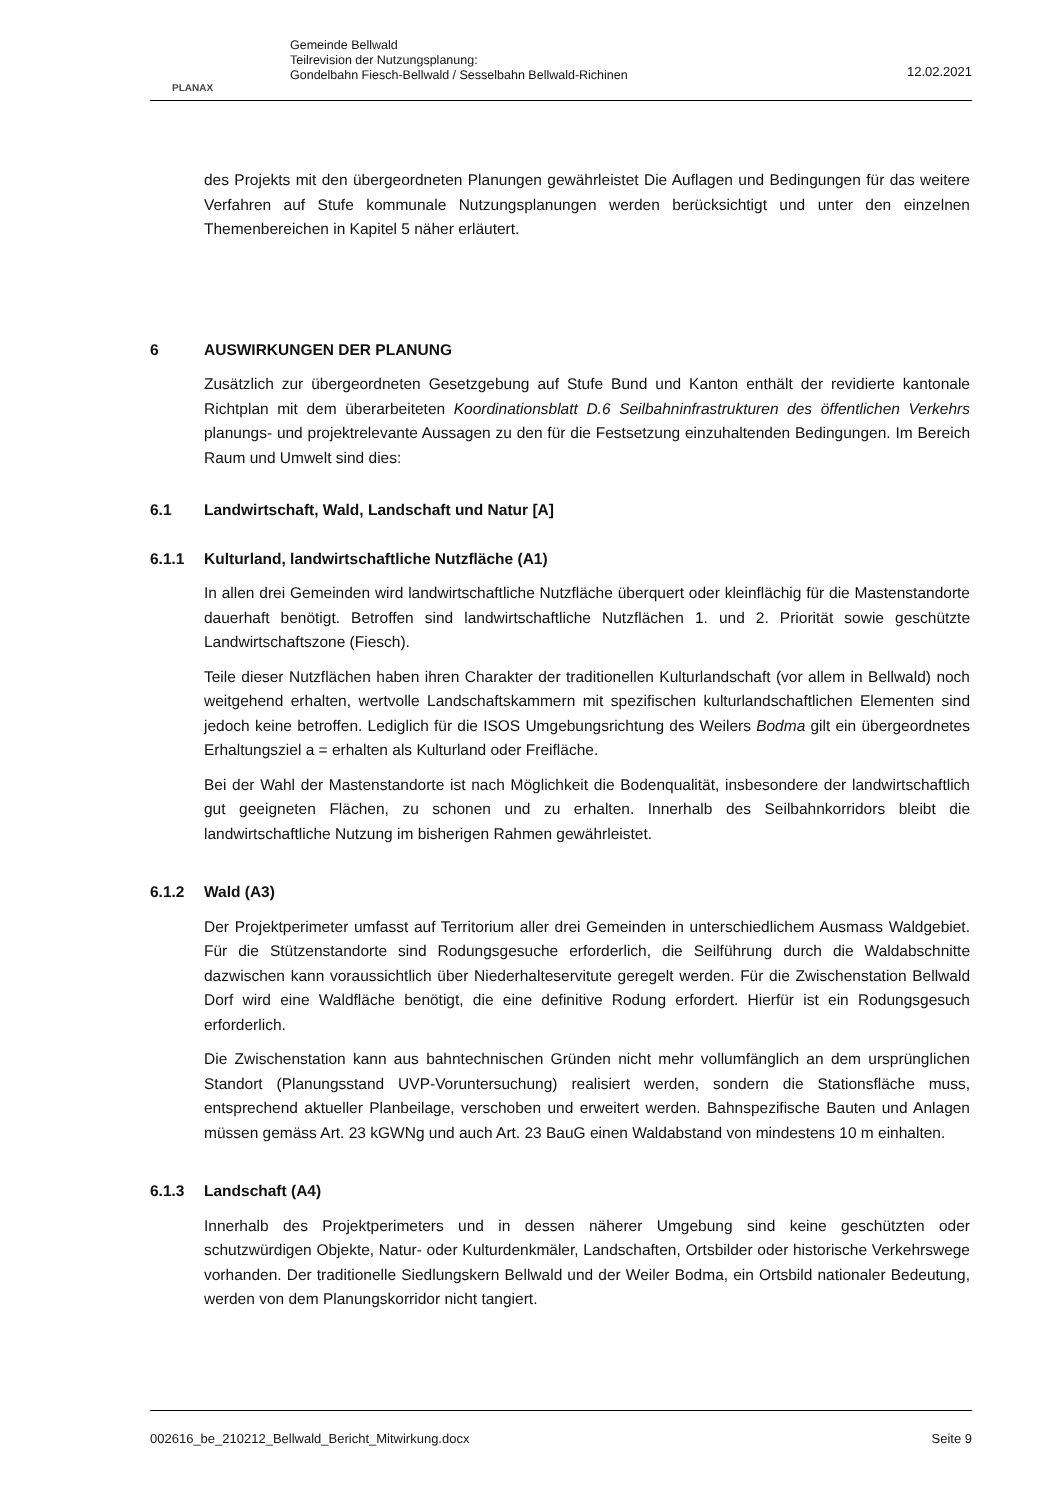PLANAX
Gemeinde Bellwald
Teilrevision der Nutzungsplanung:
Gondelbahn Fiesch-Bellwald / Sesselbahn Bellwald-Richinen
12.02.2021
des Projekts mit den übergeordneten Planungen gewährleistet Die Auflagen und Bedingungen für das weitere Verfahren auf Stufe kommunale Nutzungsplanungen werden berücksichtigt und unter den einzelnen Themenbereichen in Kapitel 5 näher erläutert.
6 AUSWIRKUNGEN DER PLANUNG
Zusätzlich zur übergeordneten Gesetzgebung auf Stufe Bund und Kanton enthält der revidierte kantonale Richtplan mit dem überarbeiteten Koordinationsblatt D.6 Seilbahninfrastrukturen des öffentlichen Verkehrs planungs- und projektrelevante Aussagen zu den für die Festsetzung einzuhaltenden Bedingungen. Im Bereich Raum und Umwelt sind dies:
6.1 Landwirtschaft, Wald, Landschaft und Natur [A]
6.1.1 Kulturland, landwirtschaftliche Nutzfläche (A1)
In allen drei Gemeinden wird landwirtschaftliche Nutzfläche überquert oder kleinflächig für die Mastenstandorte dauerhaft benötigt. Betroffen sind landwirtschaftliche Nutzflächen 1. und 2. Priorität sowie geschützte Landwirtschaftszone (Fiesch).
Teile dieser Nutzflächen haben ihren Charakter der traditionellen Kulturlandschaft (vor allem in Bellwald) noch weitgehend erhalten, wertvolle Landschaftskammern mit spezifischen kulturlandschaftlichen Elementen sind jedoch keine betroffen. Lediglich für die ISOS Umgebungsrichtung des Weilers Bodma gilt ein übergeordnetes Erhaltungsziel a = erhalten als Kulturland oder Freifläche.
Bei der Wahl der Mastenstandorte ist nach Möglichkeit die Bodenqualität, insbesondere der landwirtschaftlich gut geeigneten Flächen, zu schonen und zu erhalten. Innerhalb des Seilbahnkorridors bleibt die landwirtschaftliche Nutzung im bisherigen Rahmen gewährleistet.
6.1.2 Wald (A3)
Der Projektperimeter umfasst auf Territorium aller drei Gemeinden in unterschiedlichem Ausmass Waldgebiet. Für die Stützenstandorte sind Rodungsgesuche erforderlich, die Seilführung durch die Waldabschnitte dazwischen kann voraussichtlich über Niederhalteservitute geregelt werden. Für die Zwischenstation Bellwald Dorf wird eine Waldfläche benötigt, die eine definitive Rodung erfordert. Hierfür ist ein Rodungsgesuch erforderlich.
Die Zwischenstation kann aus bahntechnischen Gründen nicht mehr vollumfänglich an dem ursprünglichen Standort (Planungsstand UVP-Voruntersuchung) realisiert werden, sondern die Stationsfläche muss, entsprechend aktueller Planbeilage, verschoben und erweitert werden. Bahnspezifische Bauten und Anlagen müssen gemäss Art. 23 kGWNg und auch Art. 23 BauG einen Waldabstand von mindestens 10 m einhalten.
6.1.3 Landschaft (A4)
Innerhalb des Projektperimeters und in dessen näherer Umgebung sind keine geschützten oder schutzwürdigen Objekte, Natur- oder Kulturdenkmäler, Landschaften, Ortsbilder oder historische Verkehrswege vorhanden. Der traditionelle Siedlungskern Bellwald und der Weiler Bodma, ein Ortsbild nationaler Bedeutung, werden von dem Planungskorridor nicht tangiert.
002616_be_210212_Bellwald_Bericht_Mitwirkung.docx Seite 9